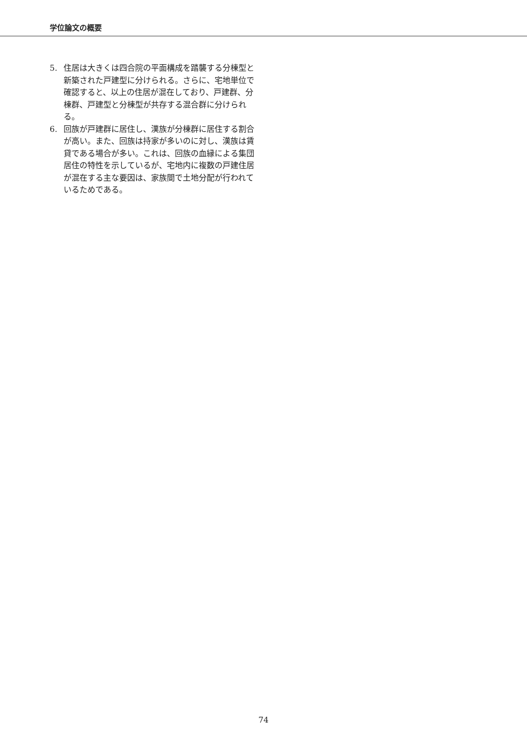学位論文の概要
5. 住居は大きくは四合院の平面構成を踏襲する分棟型と新築された戸建型に分けられる。さらに、宅地単位で確認すると、以上の住居が混在しており、戸建群、分棟群、戸建型と分棟型が共存する混合群に分けられる。
6. 回族が戸建群に居住し、漢族が分棟群に居住する割合が高い。また、回族は持家が多いのに対し、漢族は賃貸である場合が多い。これは、回族の血縁による集団居住の特性を示しているが、宅地内に複数の戸建住居が混在する主な要因は、家族間で土地分配が行われているためである。
74